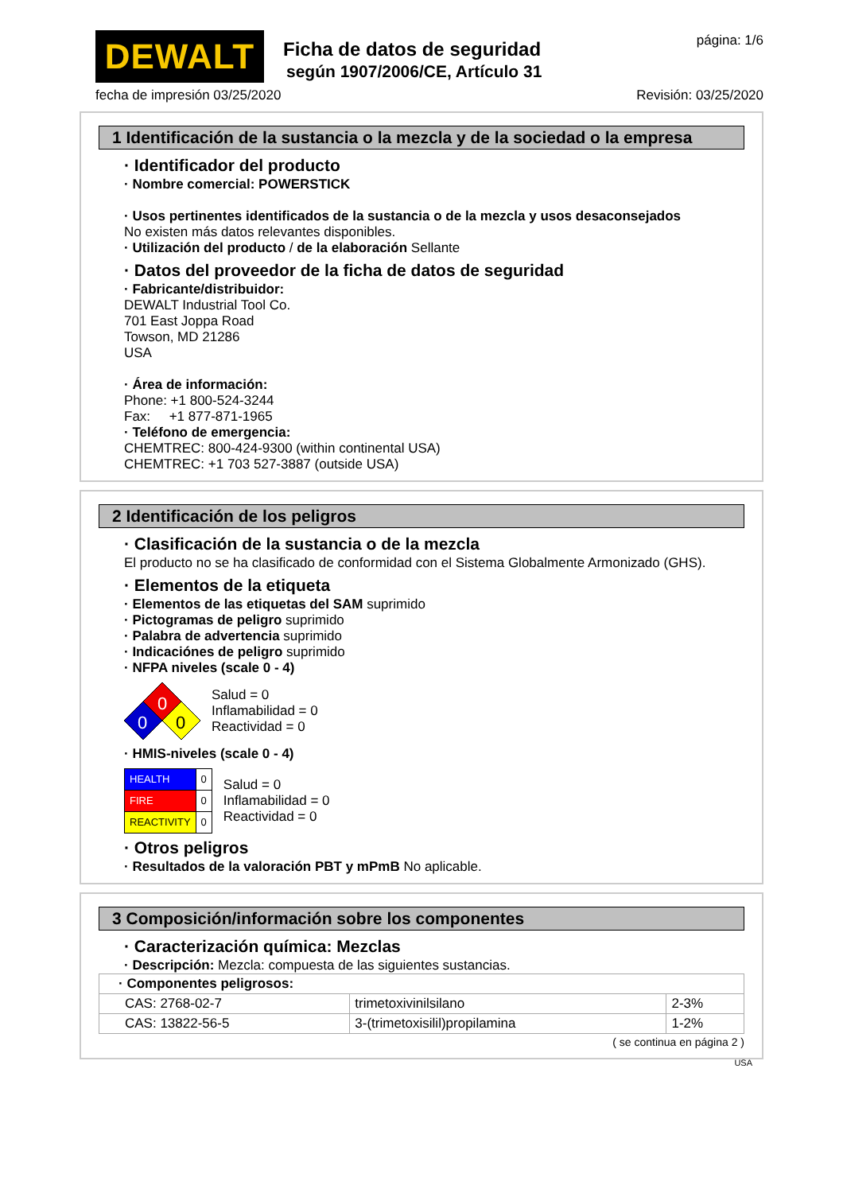DEWALT
Ficha de datos de seguridad
según 1907/2006/CE, Artículo 31
página: 1/6
fecha de impresión 03/25/2020 Revisión: 03/25/2020
1 Identificación de la sustancia o la mezcla y de la sociedad o la empresa
· Identificador del producto
· Nombre comercial: POWERSTICK
· Usos pertinentes identificados de la sustancia o de la mezcla y usos desaconsejados
No existen más datos relevantes disponibles.
· Utilización del producto / de la elaboración Sellante
· Datos del proveedor de la ficha de datos de seguridad
· Fabricante/distribuidor:
DEWALT Industrial Tool Co.
701 East Joppa Road
Towson, MD 21286
USA
· Área de información:
Phone: +1 800-524-3244
Fax: +1 877-871-1965
· Teléfono de emergencia:
CHEMTREC: 800-424-9300 (within continental USA)
CHEMTREC: +1 703 527-3887 (outside USA)
2 Identificación de los peligros
· Clasificación de la sustancia o de la mezcla
El producto no se ha clasificado de conformidad con el Sistema Globalmente Armonizado (GHS).
· Elementos de la etiqueta
· Elementos de las etiquetas del SAM suprimido
· Pictogramas de peligro suprimido
· Palabra de advertencia suprimido
· Indicaciónes de peligro suprimido
· NFPA niveles (scale 0 - 4)
0
0
0
Salud = 0
Inflamabilidad = 0
Reactividad = 0
· HMIS-niveles (scale 0 - 4)
| HEALTH | 0 |
| FIRE | 0 |
| REACTIVITY | 0 |
Salud = 0
Inflamabilidad = 0
Reactividad = 0
· Otros peligros
· Resultados de la valoración PBT y mPmB No aplicable.
3 Composición/información sobre los componentes
· Caracterización química: Mezclas
· Descripción: Mezcla: compuesta de las siguientes sustancias.
| · Componentes peligrosos: | | |
| CAS: 2768-02-7 | trimetoxivinilsilano | 2-3% |
| CAS: 13822-56-5 | 3-(trimetoxisilil)propilamina | 1-2% |
( se continua en página 2 )
USA